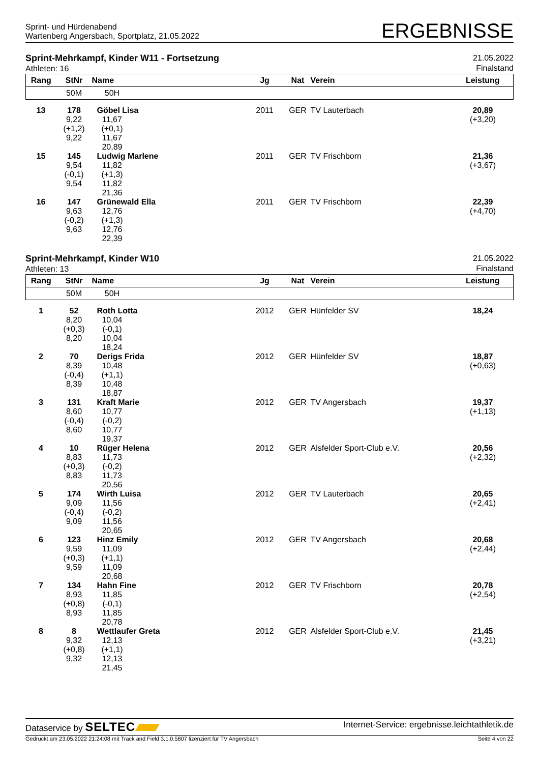Sprint- und Hürdenabend
Wartenberg Angersbach, Sportplatz, 21.05.2022
ERGEBNISSE
Sprint-Mehrkampf, Kinder W11 - Fortsetzung
Athleten: 16
21.05.2022
Finalstand
| Rang | StNr | Name | | Jg | Nat | Verein | Leistung |
| --- | --- | --- | --- | --- | --- | --- | --- |
| | 50M | 50H | | | | | |
| 13 | 178 9,22 (+1,2) 9,22 | 11,67 (+0,1) 11,67 20,89 | Göbel Lisa | 2011 | GER | TV Lauterbach | 20,89 (+3,20) |
| 15 | 145 9,54 (-0,1) 9,54 | 11,82 (+1,3) 11,82 21,36 | Ludwig Marlene | 2011 | GER | TV Frischborn | 21,36 (+3,67) |
| 16 | 147 9,63 (-0,2) 9,63 | 12,76 (+1,3) 12,76 22,39 | Grünewald Ella | 2011 | GER | TV Frischborn | 22,39 (+4,70) |
Sprint-Mehrkampf, Kinder W10
Athleten: 13
21.05.2022
Finalstand
| Rang | StNr | Name | | Jg | Nat | Verein | Leistung |
| --- | --- | --- | --- | --- | --- | --- | --- |
| | 50M | 50H | | | | | |
| 1 | 52 8,20 (+0,3) 8,20 | 10,04 (-0,1) 10,04 18,24 | Roth Lotta | 2012 | GER | Hünfelder SV | 18,24 |
| 2 | 70 8,39 (-0,4) 8,39 | 10,48 (+1,1) 10,48 18,87 | Derigs Frida | 2012 | GER | Hünfelder SV | 18,87 (+0,63) |
| 3 | 131 8,60 (-0,4) 8,60 | 10,77 (-0,2) 10,77 19,37 | Kraft Marie | 2012 | GER | TV Angersbach | 19,37 (+1,13) |
| 4 | 10 8,83 (+0,3) 8,83 | 11,73 (-0,2) 11,73 20,56 | Rüger Helena | 2012 | GER | Alsfelder Sport-Club e.V. | 20,56 (+2,32) |
| 5 | 174 9,09 (-0,4) 9,09 | 11,56 (-0,2) 11,56 20,65 | Wirth Luisa | 2012 | GER | TV Lauterbach | 20,65 (+2,41) |
| 6 | 123 9,59 (+0,3) 9,59 | 11,09 (+1,1) 11,09 20,68 | Hinz Emily | 2012 | GER | TV Angersbach | 20,68 (+2,44) |
| 7 | 134 8,93 (+0,8) 8,93 | 11,85 (-0,1) 11,85 20,78 | Hahn Fine | 2012 | GER | TV Frischborn | 20,78 (+2,54) |
| 8 | 8 9,32 (+0,8) 9,32 | 12,13 (+1,1) 12,13 21,45 | Wettlaufer Greta | 2012 | GER | Alsfelder Sport-Club e.V. | 21,45 (+3,21) |
Dataservice by SELTEC
Internet-Service: ergebnisse.leichtathletik.de
Gedruckt am 23.05.2022 21:24:08 mit Track and Field 3.1.0.5807 lizenziert für TV Angersbach
Seite 4 von 22